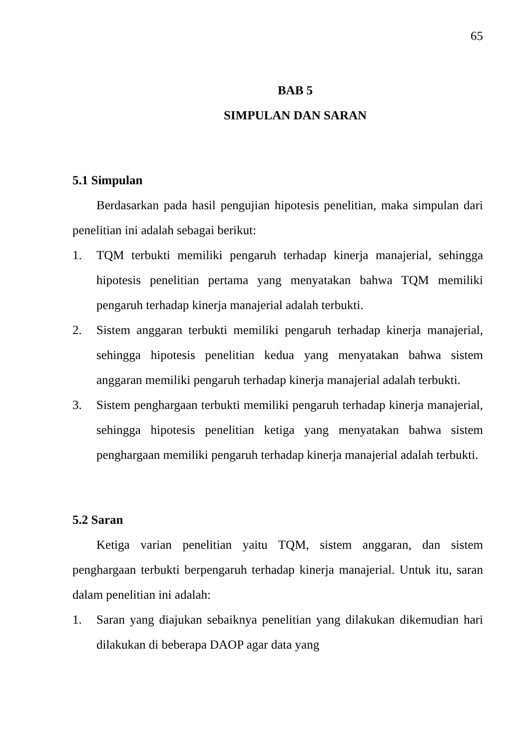65
BAB 5
SIMPULAN DAN SARAN
5.1 Simpulan
Berdasarkan pada hasil pengujian hipotesis penelitian, maka simpulan dari penelitian ini adalah sebagai berikut:
1. TQM terbukti memiliki pengaruh terhadap kinerja manajerial, sehingga hipotesis penelitian pertama yang menyatakan bahwa TQM memiliki pengaruh terhadap kinerja manajerial adalah terbukti.
2. Sistem anggaran terbukti memiliki pengaruh terhadap kinerja manajerial, sehingga hipotesis penelitian kedua yang menyatakan bahwa sistem anggaran memiliki pengaruh terhadap kinerja manajerial adalah terbukti.
3. Sistem penghargaan terbukti memiliki pengaruh terhadap kinerja manajerial, sehingga hipotesis penelitian ketiga yang menyatakan bahwa sistem penghargaan memiliki pengaruh terhadap kinerja manajerial adalah terbukti.
5.2 Saran
Ketiga varian penelitian yaitu TQM, sistem anggaran, dan sistem penghargaan terbukti berpengaruh terhadap kinerja manajerial. Untuk itu, saran dalam penelitian ini adalah:
1. Saran yang diajukan sebaiknya penelitian yang dilakukan dikemudian hari dilakukan di beberapa DAOP agar data yang